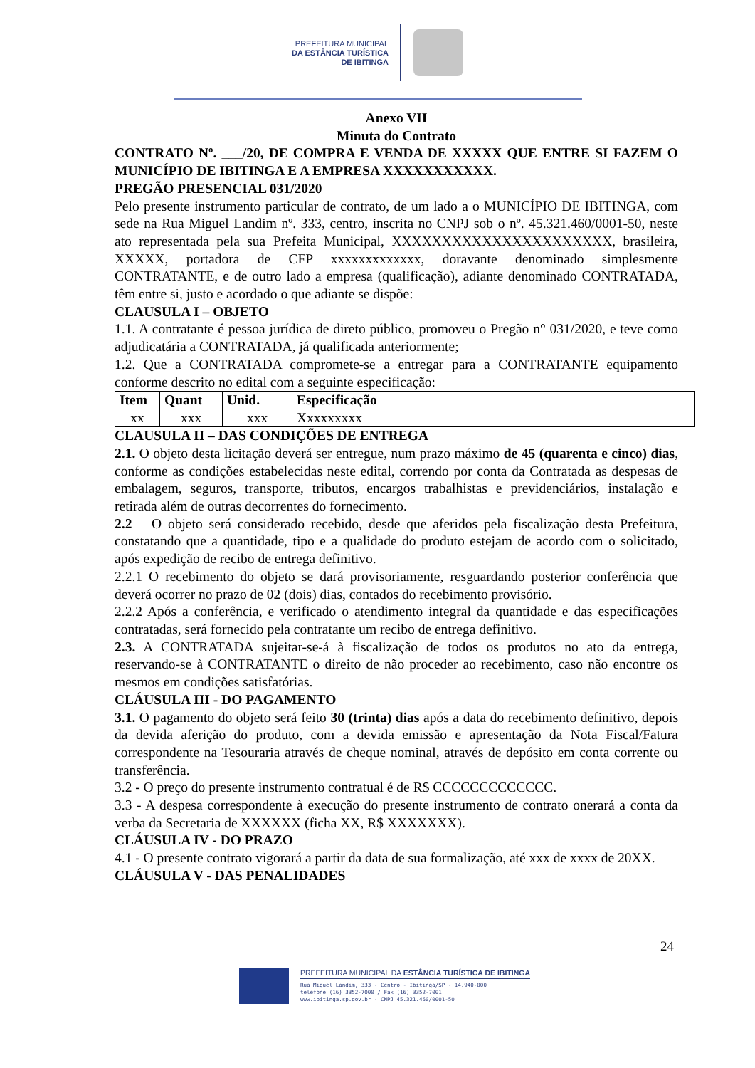PREFEITURA MUNICIPAL
DA ESTÂNCIA TURÍSTICA
DE IBITINGA
Anexo VII
Minuta do Contrato
CONTRATO Nº. ___/20, DE COMPRA E VENDA DE XXXXX QUE ENTRE SI FAZEM O MUNICÍPIO DE IBITINGA E A EMPRESA XXXXXXXXXXX.
PREGÃO PRESENCIAL 031/2020
Pelo presente instrumento particular de contrato, de um lado a o MUNICÍPIO DE IBITINGA, com sede na Rua Miguel Landim nº. 333, centro, inscrita no CNPJ sob o nº. 45.321.460/0001-50, neste ato representada pela sua Prefeita Municipal, XXXXXXXXXXXXXXXXXXXXXX, brasileira, XXXXX, portadora de CFP xxxxxxxxxxxxx, doravante denominado simplesmente CONTRATANTE, e de outro lado a empresa (qualificação), adiante denominado CONTRATADA, têm entre si, justo e acordado o que adiante se dispõe:
CLAUSULA I – OBJETO
1.1. A contratante é pessoa jurídica de direto público, promoveu o Pregão n° 031/2020, e teve como adjudicatária a CONTRATADA, já qualificada anteriormente;
1.2. Que a CONTRATADA compromete-se a entregar para a CONTRATANTE equipamento conforme descrito no edital com a seguinte especificação:
| Item | Quant | Unid. | Especificação |
| --- | --- | --- | --- |
| xx | xxx | xxx | Xxxxxxxxx |
CLAUSULA II – DAS CONDIÇÕES DE ENTREGA
2.1. O objeto desta licitação deverá ser entregue, num prazo máximo de 45 (quarenta e cinco) dias, conforme as condições estabelecidas neste edital, correndo por conta da Contratada as despesas de embalagem, seguros, transporte, tributos, encargos trabalhistas e previdenciários, instalação e retirada além de outras decorrentes do fornecimento.
2.2 – O objeto será considerado recebido, desde que aferidos pela fiscalização desta Prefeitura, constatando que a quantidade, tipo e a qualidade do produto estejam de acordo com o solicitado, após expedição de recibo de entrega definitivo.
2.2.1 O recebimento do objeto se dará provisoriamente, resguardando posterior conferência que deverá ocorrer no prazo de 02 (dois) dias, contados do recebimento provisório.
2.2.2 Após a conferência, e verificado o atendimento integral da quantidade e das especificações contratadas, será fornecido pela contratante um recibo de entrega definitivo.
2.3. A CONTRATADA sujeitar-se-á à fiscalização de todos os produtos no ato da entrega, reservando-se à CONTRATANTE o direito de não proceder ao recebimento, caso não encontre os mesmos em condições satisfatórias.
CLÁUSULA III - DO PAGAMENTO
3.1. O pagamento do objeto será feito 30 (trinta) dias após a data do recebimento definitivo, depois da devida aferição do produto, com a devida emissão e apresentação da Nota Fiscal/Fatura correspondente na Tesouraria através de cheque nominal, através de depósito em conta corrente ou transferência.
3.2 - O preço do presente instrumento contratual é de R$ CCCCCCCCCCCCC.
3.3 - A despesa correspondente à execução do presente instrumento de contrato onerará a conta da verba da Secretaria de XXXXXX (ficha XX, R$ XXXXXXX).
CLÁUSULA IV - DO PRAZO
4.1 - O presente contrato vigorará a partir da data de sua formalização, até xxx de xxxx de 20XX.
CLÁUSULA V - DAS PENALIDADES
24
PREFEITURA MUNICIPAL DA ESTÂNCIA TURÍSTICA DE IBITINGA
Rua Miguel Landim, 333 - Centro - Ibitinga/SP - 14.940-000
telefone (16) 3352-7000 / Fax (16) 3352-7001
www.ibitinga.sp.gov.br - CNPJ 45.321.460/0001-50